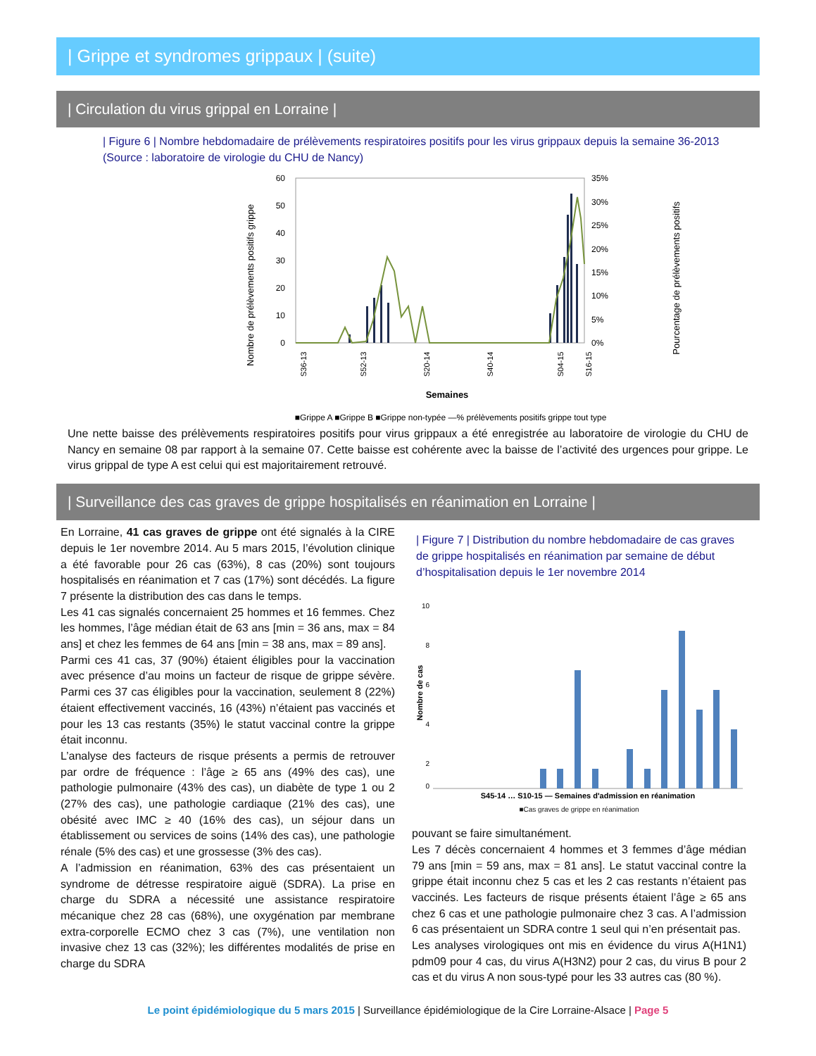| Grippe et syndromes grippaux | (suite)
| Circulation du virus grippal en Lorraine |
| Figure 6 | Nombre hebdomadaire de prélèvements respiratoires positifs pour les virus grippaux depuis la semaine 36-2013
(Source : laboratoire de virologie du CHU de Nancy)
Nombre de prélèvements positifs grippe
60
50
40
30
20
10
0
35%
30%
25%
20%
15%
10%
5%
0%
S36-13
S52-13
S20-14
S40-14
S04-15
S16-15
Semaines
Pourcentage de prélèvements positifs
■Grippe A ■Grippe B ■Grippe non-typée —% prélèvements positifs grippe tout type
Une nette baisse des prélèvements respiratoires positifs pour virus grippaux a été enregistrée au laboratoire de virologie du CHU de Nancy en semaine 08 par rapport à la semaine 07. Cette baisse est cohérente avec la baisse de l’activité des urgences pour grippe. Le virus grippal de type A est celui qui est majoritairement retrouvé.
| Surveillance des cas graves de grippe hospitalisés en réanimation en Lorraine |
En Lorraine, 41 cas graves de grippe ont été signalés à la CIRE depuis le 1er novembre 2014. Au 5 mars 2015, l’évolution clinique a été favorable pour 26 cas (63%), 8 cas (20%) sont toujours hospitalisés en réanimation et 7 cas (17%) sont décédés. La figure 7 présente la distribution des cas dans le temps.
Les 41 cas signalés concernaient 25 hommes et 16 femmes. Chez les hommes, l’âge médian était de 63 ans [min = 36 ans, max = 84 ans] et chez les femmes de 64 ans [min = 38 ans, max = 89 ans].
Parmi ces 41 cas, 37 (90%) étaient éligibles pour la vaccination avec présence d’au moins un facteur de risque de grippe sévère. Parmi ces 37 cas éligibles pour la vaccination, seulement 8 (22%) étaient effectivement vaccinés, 16 (43%) n’étaient pas vaccinés et pour les 13 cas restants (35%) le statut vaccinal contre la grippe était inconnu.
L’analyse des facteurs de risque présents a permis de retrouver par ordre de fréquence : l’âge ≥ 65 ans (49% des cas), une pathologie pulmonaire (43% des cas), un diabète de type 1 ou 2 (27% des cas), une pathologie cardiaque (21% des cas), une obésité avec IMC ≥ 40 (16% des cas), un séjour dans un établissement ou services de soins (14% des cas), une pathologie rénale (5% des cas) et une grossesse (3% des cas).
A l’admission en réanimation, 63% des cas présentaient un syndrome de détresse respiratoire aiguë (SDRA). La prise en charge du SDRA a nécessité une assistance respiratoire mécanique chez 28 cas (68%), une oxygénation par membrane extra-corporelle ECMO chez 3 cas (7%), une ventilation non invasive chez 13 cas (32%); les différentes modalités de prise en charge du SDRA
| Figure 7 | Distribution du nombre hebdomadaire de cas graves de grippe hospitalisés en réanimation par semaine de début d’hospitalisation depuis le 1er novembre 2014
10
8
6
4
2
0
Nombre de cas
S45-14 … S10-15 — Semaines d'admission en réanimation
■Cas graves de grippe en réanimation
pouvant se faire simultanément.
Les 7 décès concernaient 4 hommes et 3 femmes d’âge médian 79 ans [min = 59 ans, max = 81 ans]. Le statut vaccinal contre la grippe était inconnu chez 5 cas et les 2 cas restants n’étaient pas vaccinés. Les facteurs de risque présents étaient l’âge ≥ 65 ans chez 6 cas et une pathologie pulmonaire chez 3 cas. A l’admission 6 cas présentaient un SDRA contre 1 seul qui n’en présentait pas.
Les analyses virologiques ont mis en évidence du virus A(H1N1) pdm09 pour 4 cas, du virus A(H3N2) pour 2 cas, du virus B pour 2 cas et du virus A non sous-typé pour les 33 autres cas (80 %).
Le point épidémiologique du 5 mars 2015 | Surveillance épidémiologique de la Cire Lorraine-Alsace | Page 5